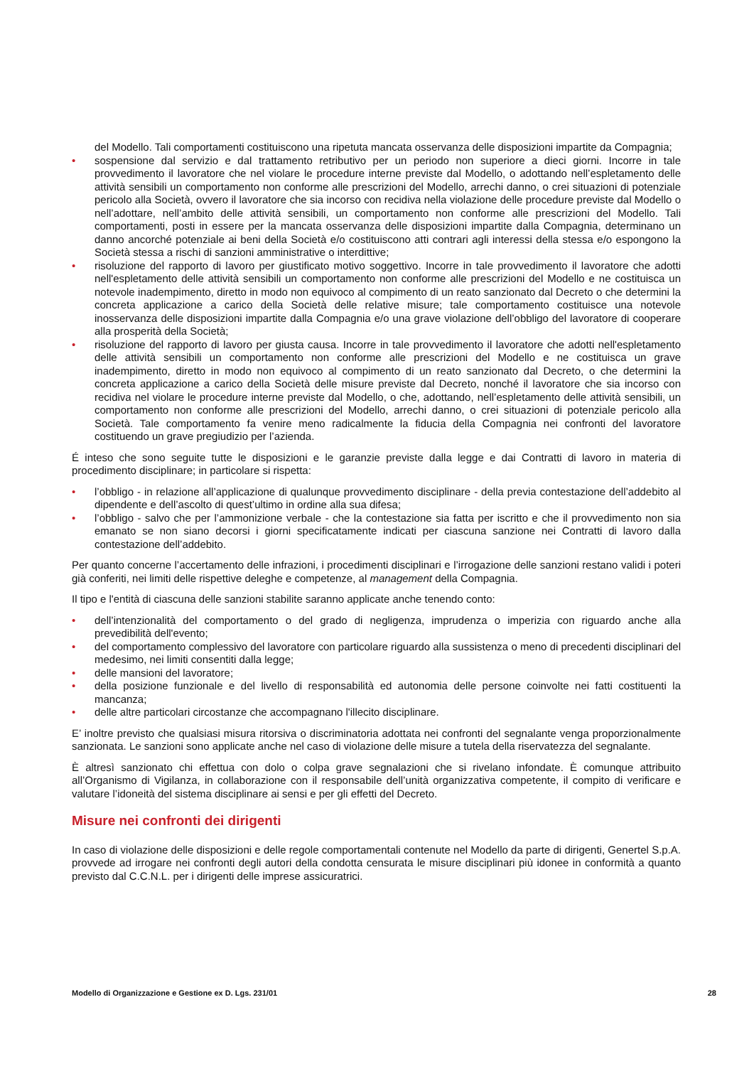del Modello. Tali comportamenti costituiscono una ripetuta mancata osservanza delle disposizioni impartite da Compagnia;
• sospensione dal servizio e dal trattamento retributivo per un periodo non superiore a dieci giorni. Incorre in tale provvedimento il lavoratore che nel violare le procedure interne previste dal Modello, o adottando nell’espletamento delle attività sensibili un comportamento non conforme alle prescrizioni del Modello, arrechi danno, o crei situazioni di potenziale pericolo alla Società, ovvero il lavoratore che sia incorso con recidiva nella violazione delle procedure previste dal Modello o nell’adottare, nell’ambito delle attività sensibili, un comportamento non conforme alle prescrizioni del Modello. Tali comportamenti, posti in essere per la mancata osservanza delle disposizioni impartite dalla Compagnia, determinano un danno ancorché potenziale ai beni della Società e/o costituiscono atti contrari agli interessi della stessa e/o espongono la Società stessa a rischi di sanzioni amministrative o interdittive;
• risoluzione del rapporto di lavoro per giustificato motivo soggettivo. Incorre in tale provvedimento il lavoratore che adotti nell'espletamento delle attività sensibili un comportamento non conforme alle prescrizioni del Modello e ne costituisca un notevole inadempimento, diretto in modo non equivoco al compimento di un reato sanzionato dal Decreto o che determini la concreta applicazione a carico della Società delle relative misure; tale comportamento costituisce una notevole inosservanza delle disposizioni impartite dalla Compagnia e/o una grave violazione dell’obbligo del lavoratore di cooperare alla prosperità della Società;
• risoluzione del rapporto di lavoro per giusta causa. Incorre in tale provvedimento il lavoratore che adotti nell'espletamento delle attività sensibili un comportamento non conforme alle prescrizioni del Modello e ne costituisca un grave inadempimento, diretto in modo non equivoco al compimento di un reato sanzionato dal Decreto, o che determini la concreta applicazione a carico della Società delle misure previste dal Decreto, nonché il lavoratore che sia incorso con recidiva nel violare le procedure interne previste dal Modello, o che, adottando, nell’espletamento delle attività sensibili, un comportamento non conforme alle prescrizioni del Modello, arrechi danno, o crei situazioni di potenziale pericolo alla Società. Tale comportamento fa venire meno radicalmente la fiducia della Compagnia nei confronti del lavoratore costituendo un grave pregiudizio per l’azienda.
É inteso che sono seguite tutte le disposizioni e le garanzie previste dalla legge e dai Contratti di lavoro in materia di procedimento disciplinare; in particolare si rispetta:
• l’obbligo - in relazione all’applicazione di qualunque provvedimento disciplinare - della previa contestazione dell’addebito al dipendente e dell’ascolto di quest’ultimo in ordine alla sua difesa;
• l’obbligo - salvo che per l’ammonizione verbale - che la contestazione sia fatta per iscritto e che il provvedimento non sia emanato se non siano decorsi i giorni specificatamente indicati per ciascuna sanzione nei Contratti di lavoro dalla contestazione dell’addebito.
Per quanto concerne l’accertamento delle infrazioni, i procedimenti disciplinari e l’irrogazione delle sanzioni restano validi i poteri già conferiti, nei limiti delle rispettive deleghe e competenze, al management della Compagnia.
Il tipo e l'entità di ciascuna delle sanzioni stabilite saranno applicate anche tenendo conto:
• dell’intenzionalità del comportamento o del grado di negligenza, imprudenza o imperizia con riguardo anche alla prevedibilità dell'evento;
• del comportamento complessivo del lavoratore con particolare riguardo alla sussistenza o meno di precedenti disciplinari del medesimo, nei limiti consentiti dalla legge;
• delle mansioni del lavoratore;
• della posizione funzionale e del livello di responsabilità ed autonomia delle persone coinvolte nei fatti costituenti la mancanza;
• delle altre particolari circostanze che accompagnano l'illecito disciplinare.
E’ inoltre previsto che qualsiasi misura ritorsiva o discriminatoria adottata nei confronti del segnalante venga proporzionalmente sanzionata. Le sanzioni sono applicate anche nel caso di violazione delle misure a tutela della riservatezza del segnalante.
È altresì sanzionato chi effettua con dolo o colpa grave segnalazioni che si rivelano infondate. È comunque attribuito all’Organismo di Vigilanza, in collaborazione con il responsabile dell’unità organizzativa competente, il compito di verificare e valutare l’idoneità del sistema disciplinare ai sensi e per gli effetti del Decreto.
Misure nei confronti dei dirigenti
In caso di violazione delle disposizioni e delle regole comportamentali contenute nel Modello da parte di dirigenti, Genertel S.p.A. provvede ad irrogare nei confronti degli autori della condotta censurata le misure disciplinari più idonee in conformità a quanto previsto dal C.C.N.L. per i dirigenti delle imprese assicuratrici.
Modello di Organizzazione e Gestione ex D. Lgs. 231/01 28